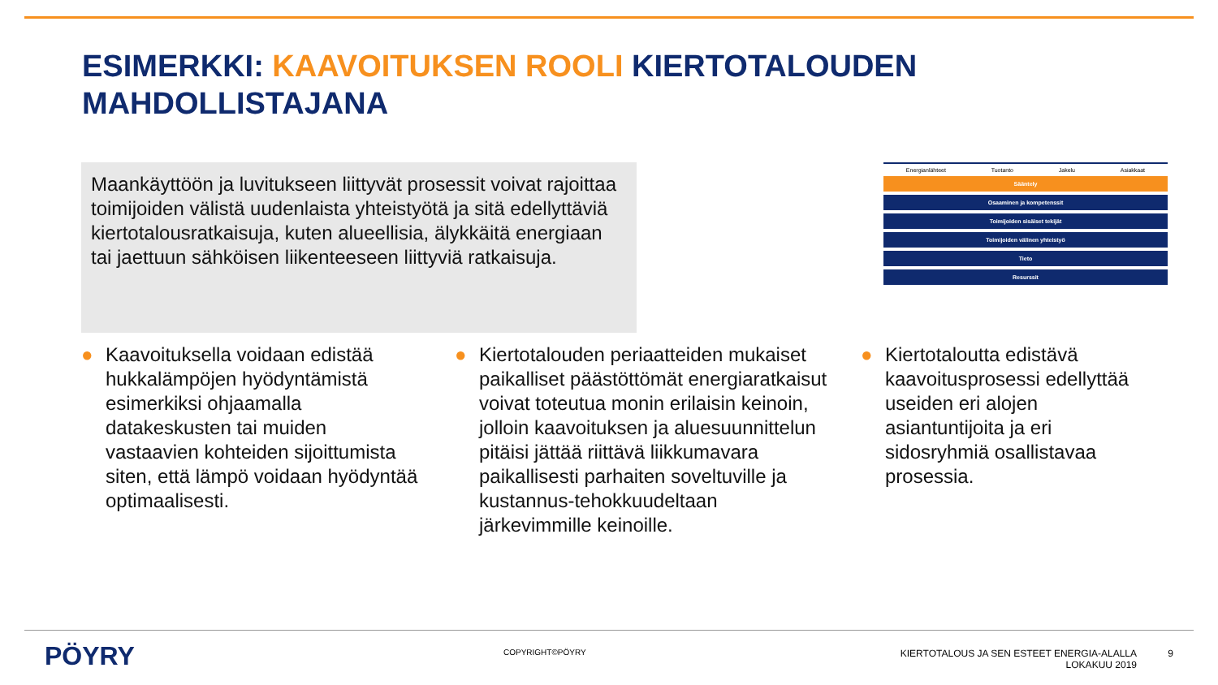ESIMERKKI: KAAVOITUKSEN ROOLI KIERTOTALOUDEN MAHDOLLISTAJANA
Maankäyttöön ja luvitukseen liittyvät prosessit voivat rajoittaa toimijoiden välistä uudenlaista yhteistyötä ja sitä edellyttäviä kiertotalousratkaisuja, kuten alueellisia, älykkäitä energiaan tai jaettuun sähköisen liikenteeseen liittyviä ratkaisuja.
Energianlähteet Tuotanto Jakelu Asiakkaat
Sääntely
Osaaminen ja kompetenssit
Toimijoiden sisäiset tekijät
Toimijoiden välinen yhteistyö
Tieto
Resurssit
● Kaavoituksella voidaan edistää hukkalämpöjen hyödyntämistä esimerkiksi ohjaamalla datakeskusten tai muiden vastaavien kohteiden sijoittumista siten, että lämpö voidaan hyödyntää optimaalisesti.
● Kiertotalouden periaatteiden mukaiset paikalliset päästöttömät energiaratkaisut voivat toteutua monin erilaisin keinoin, jolloin kaavoituksen ja aluesuunnittelun pitäisi jättää riittävä liikkumavara paikallisesti parhaiten soveltuville ja kustannus-tehokkuudeltaan järkevimmille keinoille.
● Kiertotaloutta edistävä kaavoitusprosessi edellyttää useiden eri alojen asiantuntijoita ja eri sidosryhmiä osallistavaa prosessia.
PÖYRY COPYRIGHT©PÖYRY
KIERTOTALOUS JA SEN ESTEET ENERGIA-ALALLA
LOKAKUU 2019
9